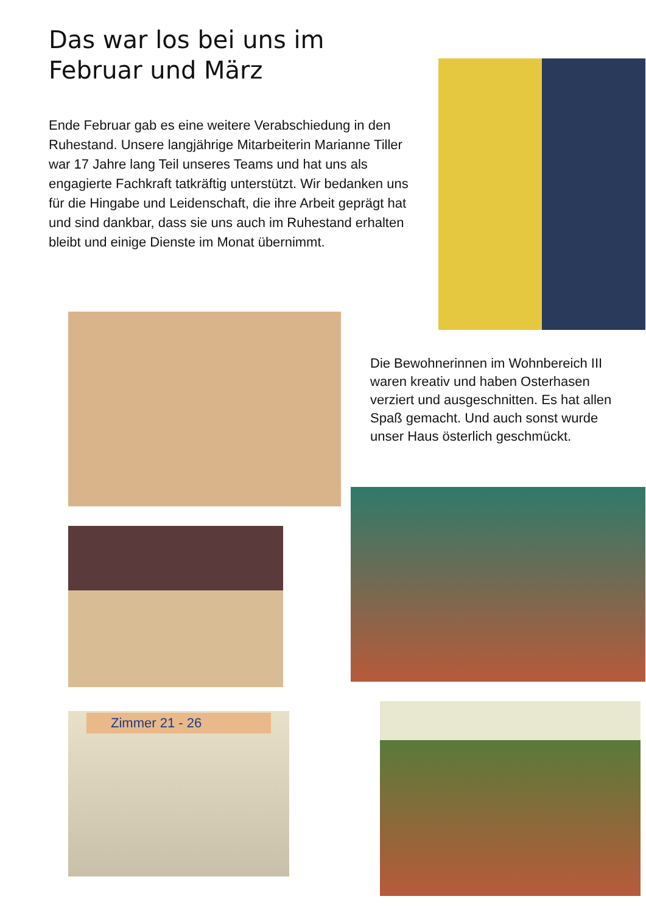Das war los bei uns im Februar und März
Ende Februar gab es eine weitere Verabschiedung in den Ruhestand. Unsere langjährige Mitarbeiterin Marianne Tiller war 17 Jahre lang Teil unseres Teams und hat uns als engagierte Fachkraft tatkräftig unter­stützt. Wir bedanken uns für die Hingabe und Leiden­schaft, die ihre Arbeit geprägt hat und sind dankbar, dass sie uns auch im Ruhestand erhalten bleibt und einige Dienste im Monat übernimmt.
Die Bewohnerinnen im Wohnbe­reich III waren kreativ und haben Osterhasen verziert und ausge­schnitten. Es hat allen Spaß gemacht. Und auch sonst wurde unser Haus österlich geschmückt.
Zimmer 21 - 26